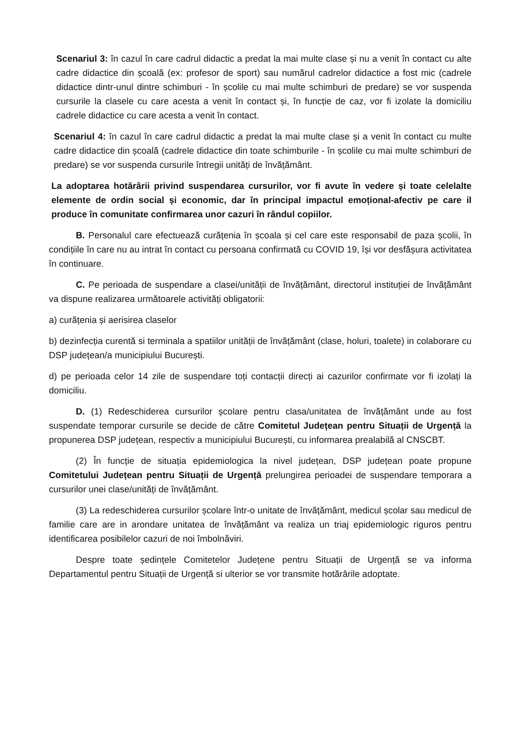Scenariul 3: în cazul în care cadrul didactic a predat la mai multe clase și nu a venit în contact cu alte cadre didactice din școală (ex: profesor de sport) sau numărul cadrelor didactice a fost mic (cadrele didactice dintr-unul dintre schimburi - în școlile cu mai multe schimburi de predare) se vor suspenda cursurile la clasele cu care acesta a venit în contact și, în funcție de caz, vor fi izolate la domiciliu cadrele didactice cu care acesta a venit în contact.
Scenariul 4: în cazul în care cadrul didactic a predat la mai multe clase și a venit în contact cu multe cadre didactice din școală (cadrele didactice din toate schimburile - în școlile cu mai multe schimburi de predare) se vor suspenda cursurile întregii unități de învățământ.
La adoptarea hotărârii privind suspendarea cursurilor, vor fi avute în vedere și toate celelalte elemente de ordin social și economic, dar în principal impactul emoțional-afectiv pe care il produce în comunitate confirmarea unor cazuri în rândul copiilor.
B. Personalul care efectuează curățenia în școala și cel care este responsabil de paza școlii, în condițiile în care nu au intrat în contact cu persoana confirmată cu COVID 19, își vor desfășura activitatea în continuare.
C. Pe perioada de suspendare a clasei/unității de învățământ, directorul instituției de învățământ va dispune realizarea următoarele activități obligatorii:
a) curățenia și aerisirea claselor
b) dezinfecția curentă si terminala a spatiilor unității de învățământ (clase, holuri, toalete) in colaborare cu DSP județean/a municipiului București.
d) pe perioada celor 14 zile de suspendare toți contacții direcți ai cazurilor confirmate vor fi izolați la domiciliu.
D. (1) Redeschiderea cursurilor școlare pentru clasa/unitatea de învățământ unde au fost suspendate temporar cursurile se decide de către Comitetul Județean pentru Situații de Urgență la propunerea DSP județean, respectiv a municipiului București, cu informarea prealabilă al CNSCBT.
(2) În funcție de situația epidemiologica la nivel județean, DSP județean poate propune Comitetului Județean pentru Situații de Urgență prelungirea perioadei de suspendare temporara a cursurilor unei clase/unități de învățământ.
(3) La redeschiderea cursurilor școlare într-o unitate de învățământ, medicul școlar sau medicul de familie care are in arondare unitatea de învățământ va realiza un triaj epidemiologic riguros pentru identificarea posibilelor cazuri de noi îmbolnăviri.
Despre toate ședințele Comitetelor Județene pentru Situații de Urgență se va informa Departamentul pentru Situații de Urgență si ulterior se vor transmite hotărârile adoptate.